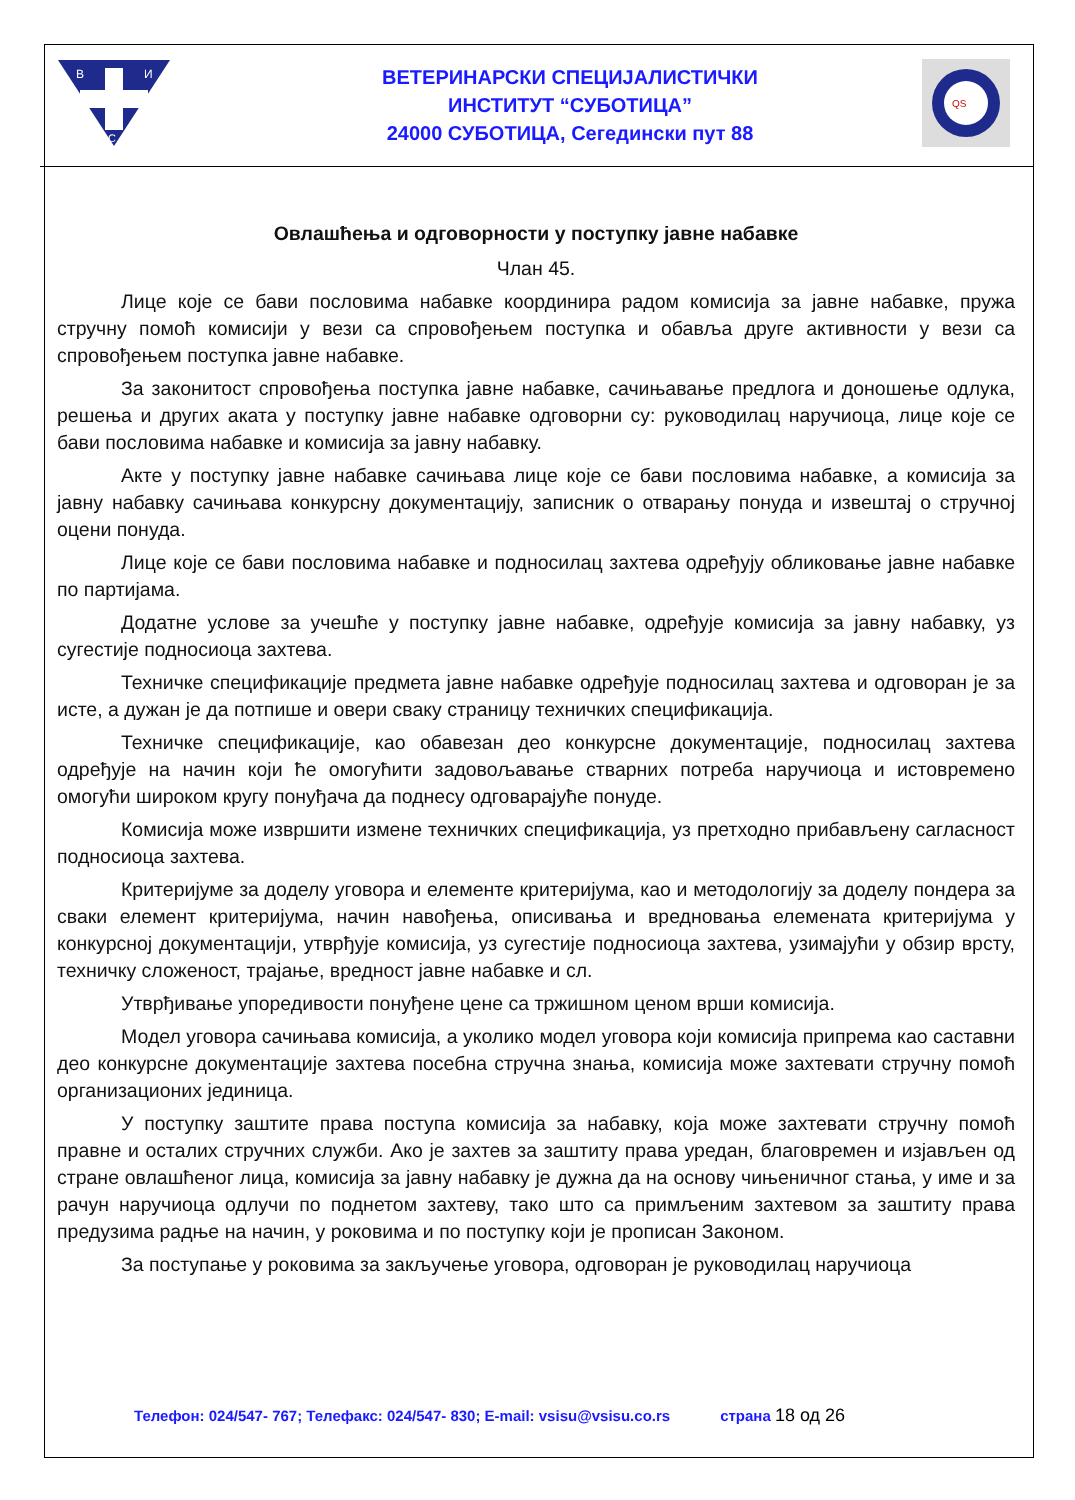В
И
С
ВЕТЕРИНАРСКИ СПЕЦИЈАЛИСТИЧКИ
ИНСТИТУТ “СУБОТИЦА”
24000 СУБОТИЦА, Сегедински пут 88
QS
Овлашћења и одговорности у поступку јавне набавке
Члан 45.
Лице које се бави пословима набавке координира радом комисија за јавне набавке, пружа стручну помоћ комисији у вези са спровођењем поступка и обавља друге активности у вези са спровођењем поступка јавне набавке.
За законитост спровођења поступка јавне набавке, сачињавање предлога и доношење одлука, решења и других аката у поступку јавне набавке одговорни су: руководилац наручиоца, лице које се бави пословима набавке и комисија за јавну набавку.
Акте у поступку јавне набавке сачињава лице које се бави пословима набавке, а комисија за јавну набавку сачињава конкурсну документацију, записник о отварању понуда и извештај о стручној оцени понуда.
Лице које се бави пословима набавке и подносилац захтева одређују обликовање јавне набавке по партијама.
Додатне услове за учешће у поступку јавне набавке, одређује комисија за јавну набавку, уз сугестије подносиоца захтева.
Техничке спецификације предмета јавне набавке одређује подносилац захтева и одговоран је за исте, а дужан је да потпише и овери сваку страницу техничких спецификација.
Техничке спецификације, као обавезан део конкурсне документације, подносилац захтева одређује на начин који ће омогућити задовољавање стварних потреба наручиоца и истовремено омогући широком кругу понуђача да поднесу одговарајуће понуде.
Комисија може извршити измене техничких спецификација, уз претходно прибављену сагласност подносиоца захтева.
Критеријуме за доделу уговора и елементе критеријума, као и методологију за доделу пондера за сваки елемент критеријума, начин навођења, описивања и вредновања елемената критеријума у конкурсној документацији, утврђује комисија, уз сугестије подносиоца захтева, узимајући у обзир врсту, техничку сложеност, трајање, вредност јавне набавке и сл.
Утврђивање упоредивости понуђене цене са тржишном ценом врши комисија.
Модел уговора сачињава комисија, а уколико модел уговора који комисија припрема као саставни део конкурсне документације захтева посебна стручна знања, комисија може захтевати стручну помоћ организационих јединица.
У поступку заштите права поступа комисија за набавку, која може захтевати стручну помоћ правне и осталих стручних служби. Ако је захтев за заштиту права уредан, благовремен и изјављен од стране овлашћеног лица, комисија за јавну набавку је дужна да на основу чињеничног стања, у име и за рачун наручиоца одлучи по поднетом захтеву, тако што са примљеним захтевом за заштиту права предузима радње на начин, у роковима и по поступку који је прописан Законом.
За поступање у роковима за закључење уговора, одговоран је руководилац наручиоца
Телефон: 024/547- 767; Телефакс: 024/547- 830; E-mail: vsisu@vsisu.co.rs страна 18 од 26